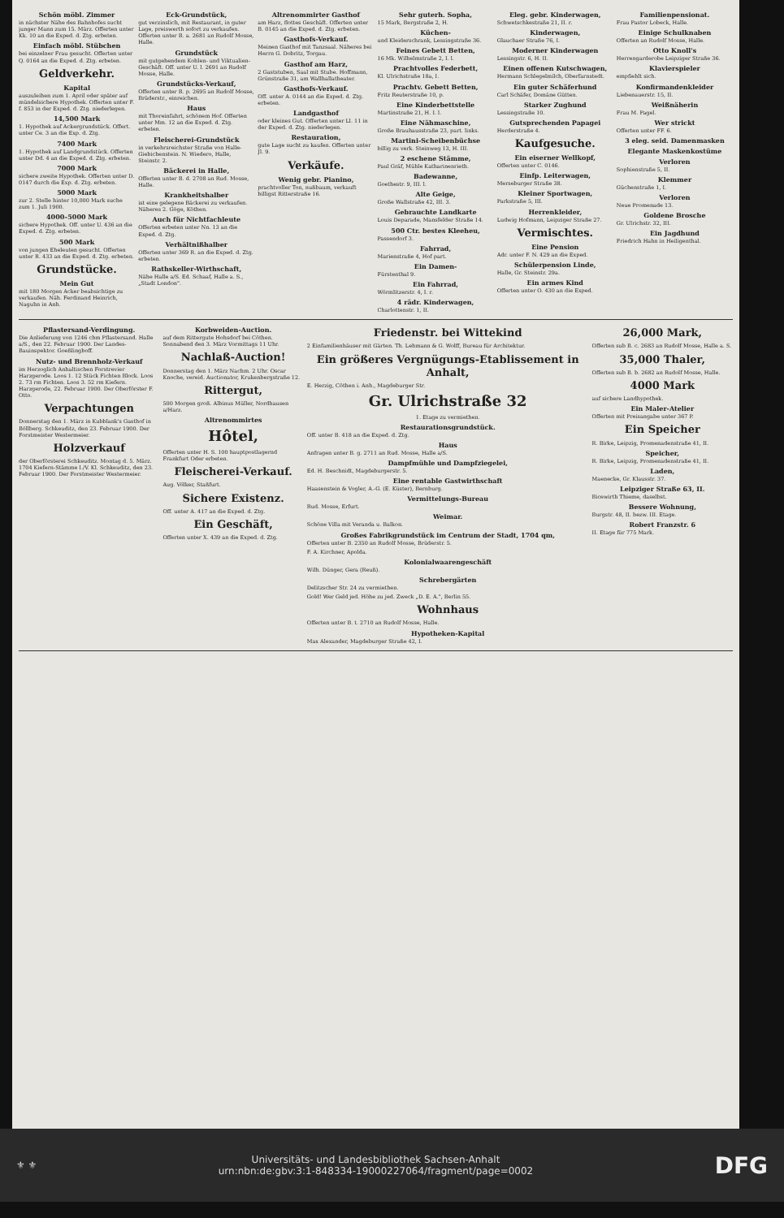Schön möbl. Zimmer
in nächster Nähe des Bahnhofes sucht junger Mann zum 15. März. Offerten unter Kk. 10 an die Exped. d. Ztg. erbeten.
Einfach möbl. Stübchen
bei einzelner Frau gesucht. Offerten unter Q. 0164 an die Exped. d. Ztg. erbeten.
Geldverkehr.
Kapital
auszuleihen zum 1. April oder später auf mündelsichere Hypothek. Offerten unter F. f. 853 in der Exped. d. Ztg. niederlegen.
14,500 Mark
1. Hypothek auf Ackergrundstück. Offert. unter Ce. 3 an die Exp. d. Ztg.
7400 Mark
1. Hypothek auf Landgrundstück. Offerten unter Dd. 4 an die Exped. d. Ztg. erbeten.
7000 Mark
sichere zweite Hypothek. Offerten unter D. 0147 durch die Exp. d. Ztg. erbeten.
5000 Mark
zur 2. Stelle hinter 10,000 Mark suche zum 1. Juli 1900.
4000–5000 Mark
sichere Hypothek. Off. unter U. 436 an die Exped. d. Ztg. erbeten.
500 Mark
von jungen Eheleuten gesucht. Offerten unter R. 433 an die Exped. d. Ztg. erbeten.
Grundstücke.
Mein Gut
mit 180 Morgen Acker beabsichtige zu verkaufen. Näh. Ferdinand Heinrich, Naguhn in Anh.
Eck-Grundstück,
gut verzinslich, mit Restaurant, in guter Lage, preiswerth sofort zu verkaufen. Offerten unter B. a. 2681 an Rudolf Mosse, Halle.
Grundstück
mit gutgehendem Kohlen- und Viktualien-Geschäft. Off. unter U. l. 2691 an Rudolf Mosse, Halle.
Grundstücks-Verkauf,
Offerten unter B. p. 2695 an Rudolf Mosse, Brüderstr., einreichen.
Haus
mit Thoreinfahrt, schönem Hof. Offerten unter Mm. 12 an die Exped. d. Ztg. erbeten.
Fleischerei-Grundstück
in verkehrsreichster Straße von Halle-Giebichenstein. N. Wiedero, Halle, Steinstr. 2.
Bäckerei in Halle,
Offerten unter B. d. 2708 an Rud. Mosse, Halle.
Krankheitshalber
ist eine gelegene Bäckerei zu verkaufen. Näheres 2. Göge, Köthen.
Auch für Nichtfachleute
Offerten erbeten unter Nn. 13 an die Exped. d. Ztg.
Verhältnißhalber
Offerten unter 369 R. an die Exped. d. Ztg. erbeten.
Rathskeller-Wirthschaft,
Nähe Halle a/S. Ed. Schaaf, Halle a. S., „Stadt London".
Altrenommirter Gasthof
am Harz, flottes Geschäft. Offerten unter B. 0145 an die Exped. d. Ztg. erbeten.
Gasthofs-Verkauf.
Meinen Gasthof mit Tanzsaal. Näheres bei Herrn G. Dobritz, Torgau.
Gasthof am Harz,
2 Gaststuben, Saal mit Stube. Hoffmann, Grünstraße 31, am Wallhallatheater.
Gasthofs-Verkauf.
Off. unter A. 0144 an die Exped. d. Ztg. erbeten.
Landgasthof
oder kleines Gut. Offerten unter Ll. 11 in der Exped. d. Ztg. niederlegen.
Restauration,
gute Lage sucht zu kaufen. Offerten unter Jl. 9.
Verkäufe.
Wenig gebr. Pianino,
prachtvoller Ton, nußbaum, verkauft billigst Ritterstraße 16.
Sehr guterh. Sopha,
15 Mark, Bergstraße 2, H.
Küchen-
und Kleiderschrank, Lessingstraße 36.
Feines Gebett Betten,
16 Mk. Wilhelmstraße 2, I. l.
Prachtvolles Federbett,
Kl. Ulrichstraße 18a, I.
Prachtv. Gebett Betten,
Fritz Reuterstraße 10, p.
Eine Kinderbettstelle
Martinstraße 21, H. I. l.
Eine Nähmaschine,
Große Brauhausstraße 23, part. links.
Martini-Scheibenbüchse
billig zu verk. Steinweg 13, H. III.
2 eschene Stämme,
Paul Gräf, Mühle Katharinenrieth.
Badewanne,
Goethestr. 9, III. l.
Alte Geige,
Große Wallstraße 42, III. 3.
Gebrauchte Landkarte
Louis Deparade, Mansfelder Straße 14.
500 Ctr. bestes Kleeheu,
Passendorf 3.
Fahrrad,
Marienstraße 4, Hof part.
Ein Damen-
Fürstenthal 9.
Ein Fahrrad,
Wörmlitzerstr. 4, I. r.
4 rädr. Kinderwagen,
Charlottenstr. 1, II.
Eleg. gebr. Kinderwagen,
Schwetschkestraße 21, II. r.
Kinderwagen,
Glauchaer Straße 76, I.
Moderner Kinderwagen
Lessingstr. 6, H. II.
Einen offenen Kutschwagen,
Hermann Schlegelmilch, Oberfarnstedt.
Ein guter Schäferhund
Carl Schäfer, Domäne Gütten.
Starker Zughund
Lessingstraße 10.
Gutsprechenden Papagei
Herderstraße 4.
Kaufgesuche.
Ein eiserner Wellkopf,
Offerten unter C. 0146.
Einfp. Leiterwagen,
Merseburger Straße 38.
Kleiner Sportwagen,
Parkstraße 5, III.
Herrenkleider,
Ludwig Hofmann, Leipziger Straße 27.
Vermischtes.
Eine Pension
Adr. unter F. N. 429 an die Exped.
Schülerpension Linde,
Halle, Gr. Steinstr. 29a.
Ein armes Kind
Offerten unter O. 430 an die Exped.
Familienpensionat.
Frau Pastor Lobeck, Halle.
Einige Schulknaben
Offerten an Rudolf Mosse, Halle.
Otto Knoll's
Herrengarderobe Leipziger Straße 36.
Klavierspieler
empfiehlt sich.
Konfirmandenkleider
Liebenauerstr. 15, II.
Weißnäherin
Frau M. Pagel.
Wer strickt
Offerten unter FF. 6.
3 eleg. seid. Damenmasken
Elegante Maskenkostüme
Verloren
Sophienstraße 5, II.
Klemmer
Güchenstraße 1, I.
Verloren
Neue Promenade 13.
Goldene Brosche
Gr. Ulrichstr. 32, III.
Ein Jagdhund
Friedrich Hahn in Heiligenthal.
Pflastersand-Verdingung.
Die Anlieferung von 1246 cbm Pflastersand. Halle a/S., den 22. Februar 1900. Der Landes-Bauinspektor. Goeßlingboff.
Nutz- und Brennholz-Verkauf
im Herzoglich Anhaltischen Forstrevier Harzgerode. Loos 1. 12 Stück Fichten Block. Loos 2. 73 rm Fichten. Loos 3. 52 rm Kiefern. Harzgerode, 22. Februar 1900. Der Oberförster F. Otto.
Verpachtungen
Donnerstag den 1. März in Kubblank's Gasthof in Böllberg. Schkeuditz, den 23. Februar 1900. Der Forstmeister Westermeier.
Holzverkauf
der Oberförsterei Schkeuditz. Montag d. 5. März. 1704 Kiefern-Stämme I./V. Kl. Schkeuditz, den 23. Februar 1900. Der Forstmeister Westermeier.
Korbweiden-Auction.
auf dem Rittergute Hohsdorf bei Cöthen. Sonnabend den 3. März Vormittags 11 Uhr.
Nachlaß-Auction!
Donnerstag den 1. März Nachm. 2 Uhr. Oscar Knoche, vereid. Auctionator, Krukenbergstraße 12.
Rittergut,
500 Morgen groß. Albinus Müller, Nordhausen a/Harz.
Altrenommirtes
Hôtel,
Offerten unter H. S. 100 hauptpostlagernd Frankfurt Oder erbeten.
Fleischerei-Verkauf.
Aug. Völker, Staßfurt.
Sichere Existenz.
Off. unter A. 417 an die Exped. d. Ztg.
Ein Geschäft,
Offerten unter X. 439 an die Exped. d. Ztg.
Friedenstr. bei Wittekind
2 Einfamilienhäuser mit Gärten. Th. Lehmann & G. Wolff, Bureau für Architektur.
Ein größeres Vergnügungs-Etablissement in Anhalt,
E. Herzig, Cöthen i. Anh., Magdeburger Str.
Gr. Ulrichstraße 32
1. Etage zu vermiethen.
Restaurationsgrundstück.
Off. unter B. 418 an die Exped. d. Ztg.
Haus
Anfragen unter B. g. 2711 an Rud. Mosse, Halle a/S.
Dampfmühle und Dampfziegelei,
Ed. H. Beschnidt, Magdeburgerstr. 5.
Eine rentable Gastwirthschaft
Haasenstein & Vogler, A.-G. (E. Küster), Bernburg.
Vermittelungs-Bureau
Rud. Mosse, Erfurt.
Weimar.
Schöne Villa mit Veranda u. Balkon.
Großes Fabrikgrundstück im Centrum der Stadt, 1704 qm,
Offerten unter B. 2350 an Rudolf Mosse, Brüderstr. 5.
F. A. Kirchner, Apolda.
Kolonialwaarengeschäft
Wilh. Dünger, Gera (Reuß).
Schrebergärten
Delitzscher Str. 24 zu vermiethen.
Gold! Wer Geld jed. Höhe zu jed. Zweck „D. E. A.", Berlin 55.
Wohnhaus
Offerten unter B. t. 2710 an Rudolf Mosse, Halle.
Hypotheken-Kapital
Max Alexander, Magdeburger Straße 42, I.
26,000 Mark,
Offerten sub B. c. 2683 an Rudolf Mosse, Halle a. S.
35,000 Thaler,
Offerten sub B. b. 2682 an Rudolf Mosse, Halle.
4000 Mark
auf sichere Landhypothek.
Ein Maler-Atelier
Offerten mit Preisangabe unter 367 P.
Ein Speicher
R. Birke, Leipzig, Promenadenstraße 41, II.
Speicher,
R. Birke, Leipzig, Promenadenstraße 41, II.
Laden,
Maenecke, Gr. Klausstr. 37.
Leipziger Straße 63, II.
Bicewirth Thieme, daselbst.
Bessere Wohnung,
Burgstr. 48, II. bezw. III. Etage.
Robert Franzstr. 6
II. Etage für 775 Mark.
⚜ ⚜
Universitäts- und Landesbibliothek Sachsen-Anhalt
urn:nbn:de:gbv:3:1-848334-19000227064/fragment/page=0002
DFG